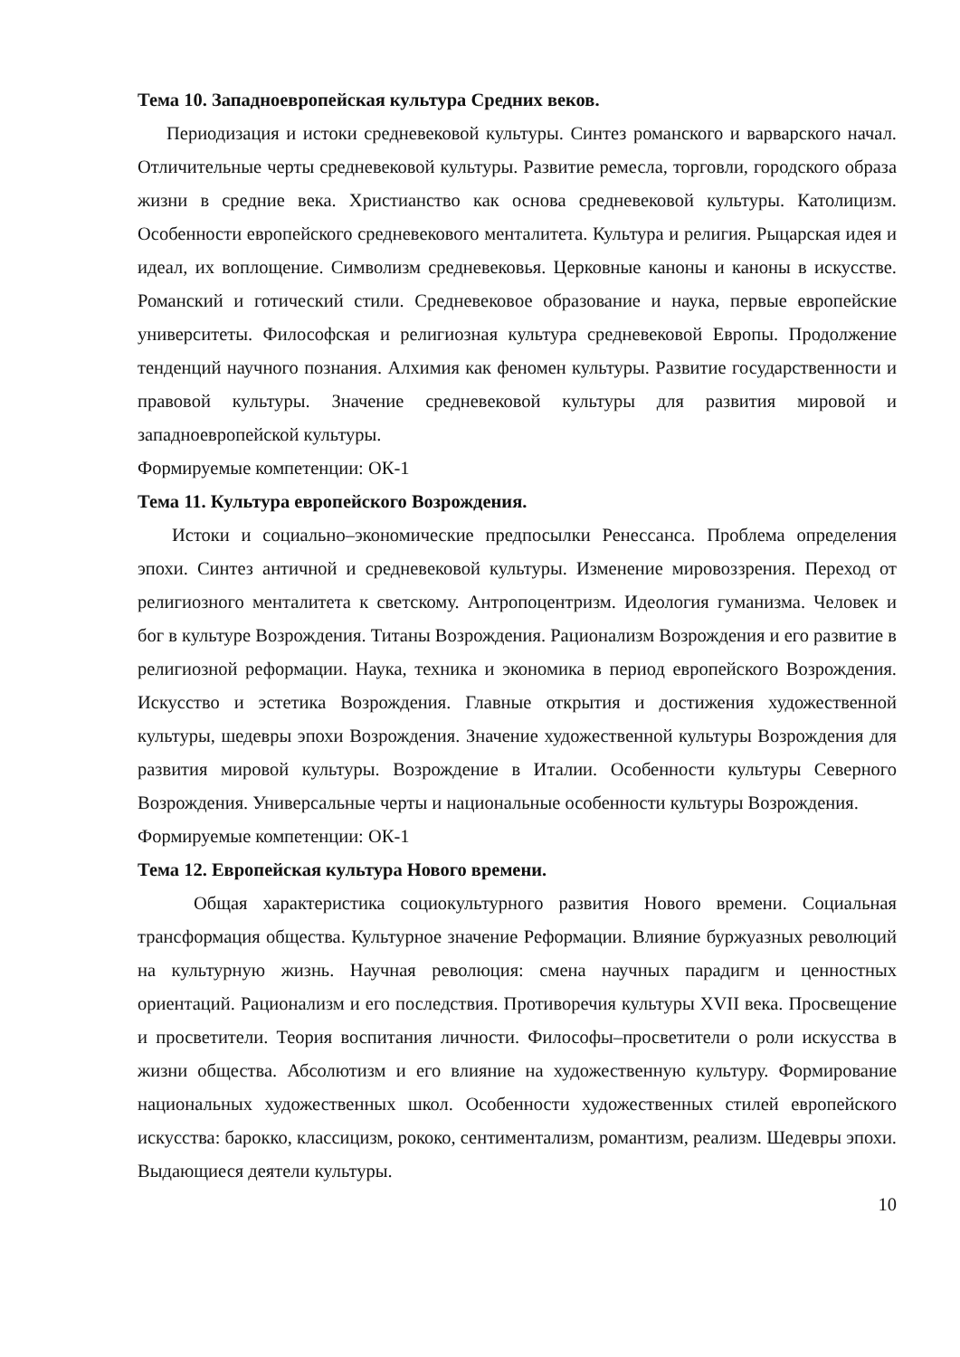Тема 10. Западноевропейская культура Средних веков.
Периодизация и истоки средневековой культуры. Синтез романского и варварского начал. Отличительные черты средневековой культуры. Развитие ремесла, торговли, городского образа жизни в средние века. Христианство как основа средневековой культуры. Католицизм. Особенности европейского средневекового менталитета. Культура и религия. Рыцарская идея и идеал, их воплощение. Символизм средневековья. Церковные каноны и каноны в искусстве. Романский и готический стили. Средневековое образование и наука, первые европейские университеты. Философская и религиозная культура средневековой Европы. Продолжение тенденций научного познания. Алхимия как феномен культуры. Развитие государственности и правовой культуры. Значение средневековой культуры для развития мировой и западноевропейской культуры.
Формируемые компетенции: ОК-1
Тема 11. Культура европейского Возрождения.
Истоки и социально–экономические предпосылки Ренессанса. Проблема определения эпохи. Синтез античной и средневековой культуры. Изменение мировоззрения. Переход от религиозного менталитета к светскому. Антропоцентризм. Идеология гуманизма. Человек и бог в культуре Возрождения. Титаны Возрождения. Рационализм Возрождения и его развитие в религиозной реформации. Наука, техника и экономика в период европейского Возрождения. Искусство и эстетика Возрождения. Главные открытия и достижения художественной культуры, шедевры эпохи Возрождения. Значение художественной культуры Возрождения для развития мировой культуры. Возрождение в Италии. Особенности культуры Северного Возрождения. Универсальные черты и национальные особенности культуры Возрождения.
Формируемые компетенции: ОК-1
Тема 12. Европейская культура Нового времени.
Общая характеристика социокультурного развития Нового времени. Социальная трансформация общества. Культурное значение Реформации. Влияние буржуазных революций на культурную жизнь. Научная революция: смена научных парадигм и ценностных ориентаций. Рационализм и его последствия. Противоречия культуры XVII века. Просвещение и просветители. Теория воспитания личности. Философы–просветители о роли искусства в жизни общества. Абсолютизм и его влияние на художественную культуру. Формирование национальных художественных школ. Особенности художественных стилей европейского искусства: барокко, классицизм, рококо, сентиментализм, романтизм, реализм. Шедевры эпохи. Выдающиеся деятели культуры.
10